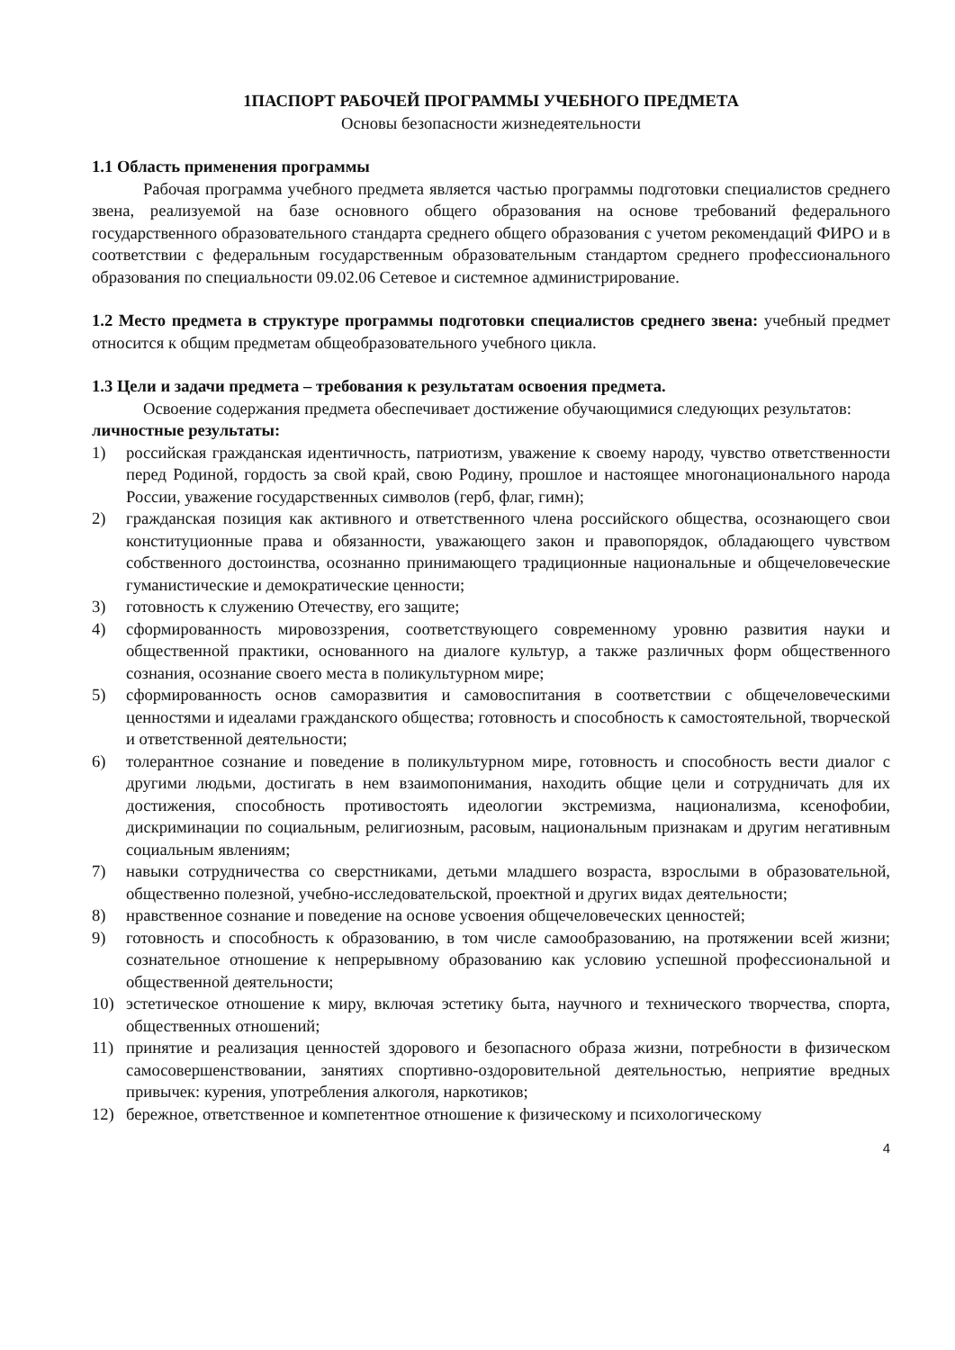1ПАСПОРТ РАБОЧЕЙ ПРОГРАММЫ УЧЕБНОГО ПРЕДМЕТА
Основы безопасности жизнедеятельности
1.1 Область применения программы
Рабочая программа учебного предмета является частью программы подготовки специалистов среднего звена, реализуемой на базе основного общего образования на основе требований федерального государственного образовательного стандарта среднего общего образования с учетом рекомендаций ФИРО и в соответствии с федеральным государственным образовательным стандартом среднего профессионального образования по специальности 09.02.06 Сетевое и системное администрирование.
1.2 Место предмета в структуре программы подготовки специалистов среднего звена: учебный предмет относится к общим предметам общеобразовательного учебного цикла.
1.3 Цели и задачи предмета – требования к результатам освоения предмета.
Освоение содержания предмета обеспечивает достижение обучающимися следующих результатов:
личностные результаты:
1) российская гражданская идентичность, патриотизм, уважение к своему народу, чувство ответственности перед Родиной, гордость за свой край, свою Родину, прошлое и настоящее многонационального народа России, уважение государственных символов (герб, флаг, гимн);
2) гражданская позиция как активного и ответственного члена российского общества, осознающего свои конституционные права и обязанности, уважающего закон и правопорядок, обладающего чувством собственного достоинства, осознанно принимающего традиционные национальные и общечеловеческие гуманистические и демократические ценности;
3) готовность к служению Отечеству, его защите;
4) сформированность мировоззрения, соответствующего современному уровню развития науки и общественной практики, основанного на диалоге культур, а также различных форм общественного сознания, осознание своего места в поликультурном мире;
5) сформированность основ саморазвития и самовоспитания в соответствии с общечеловеческими ценностями и идеалами гражданского общества; готовность и способность к самостоятельной, творческой и ответственной деятельности;
6) толерантное сознание и поведение в поликультурном мире, готовность и способность вести диалог с другими людьми, достигать в нем взаимопонимания, находить общие цели и сотрудничать для их достижения, способность противостоять идеологии экстремизма, национализма, ксенофобии, дискриминации по социальным, религиозным, расовым, национальным признакам и другим негативным социальным явлениям;
7) навыки сотрудничества со сверстниками, детьми младшего возраста, взрослыми в образовательной, общественно полезной, учебно-исследовательской, проектной и других видах деятельности;
8) нравственное сознание и поведение на основе усвоения общечеловеческих ценностей;
9) готовность и способность к образованию, в том числе самообразованию, на протяжении всей жизни; сознательное отношение к непрерывному образованию как условию успешной профессиональной и общественной деятельности;
10) эстетическое отношение к миру, включая эстетику быта, научного и технического творчества, спорта, общественных отношений;
11) принятие и реализация ценностей здорового и безопасного образа жизни, потребности в физическом самосовершенствовании, занятиях спортивно-оздоровительной деятельностью, неприятие вредных привычек: курения, употребления алкоголя, наркотиков;
12) бережное, ответственное и компетентное отношение к физическому и психологическому
4